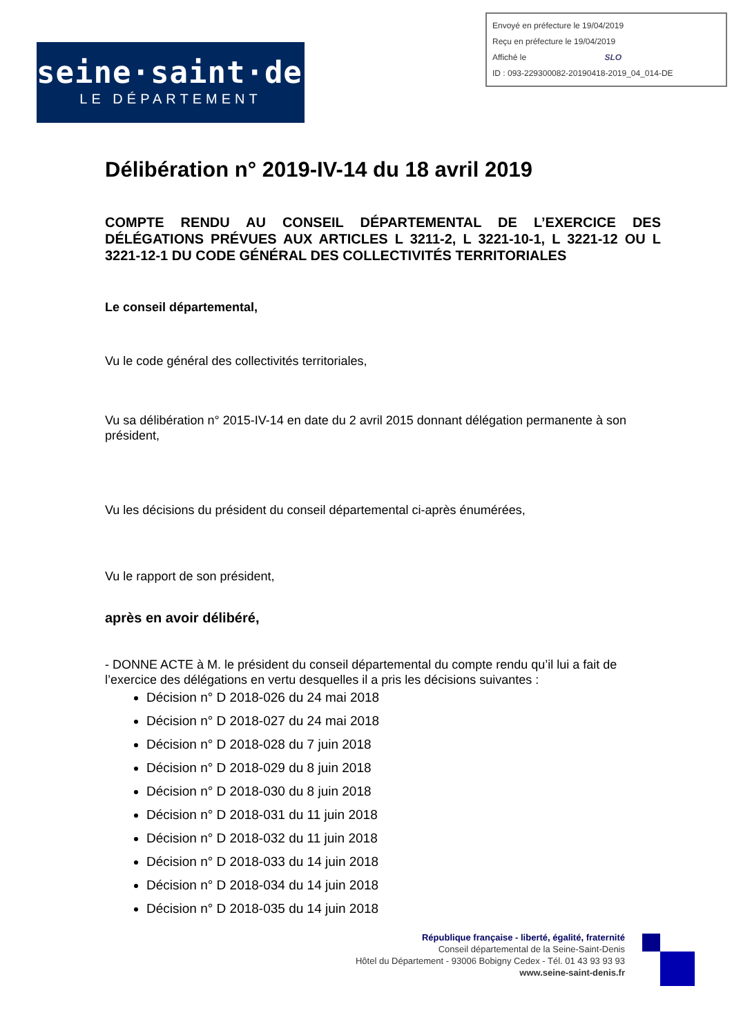Envoyé en préfecture le 19/04/2019
Reçu en préfecture le 19/04/2019
Affiché le SLO
ID : 093-229300082-20190418-2019_04_014-DE
seine·saint·denis
LE DÉPARTEMENT
Délibération n° 2019-IV-14 du 18 avril 2019
COMPTE RENDU AU CONSEIL DÉPARTEMENTAL DE L’EXERCICE DES DÉLÉGATIONS PRÉVUES AUX ARTICLES L 3211-2, L 3221-10-1, L 3221-12 OU L 3221-12-1 DU CODE GÉNÉRAL DES COLLECTIVITÉS TERRITORIALES
Le conseil départemental,
Vu le code général des collectivités territoriales,
Vu sa délibération n° 2015-IV-14 en date du 2 avril 2015 donnant délégation permanente à son président,
Vu les décisions du président du conseil départemental ci-après énumérées,
Vu le rapport de son président,
après en avoir délibéré,
- DONNE ACTE à M. le président du conseil départemental du compte rendu qu’il lui a fait de l’exercice des délégations en vertu desquelles il a pris les décisions suivantes :
Décision n° D 2018-026 du 24 mai 2018
Décision n° D 2018-027 du 24 mai 2018
Décision n° D 2018-028 du 7 juin 2018
Décision n° D 2018-029 du 8 juin 2018
Décision n° D 2018-030 du 8 juin 2018
Décision n° D 2018-031 du 11 juin 2018
Décision n° D 2018-032 du 11 juin 2018
Décision n° D 2018-033 du 14 juin 2018
Décision n° D 2018-034 du 14 juin 2018
Décision n° D 2018-035 du 14 juin 2018
République française - liberté, égalité, fraternité
Conseil départemental de la Seine-Saint-Denis
Hôtel du Département - 93006 Bobigny Cedex - Tél. 01 43 93 93 93
www.seine-saint-denis.fr